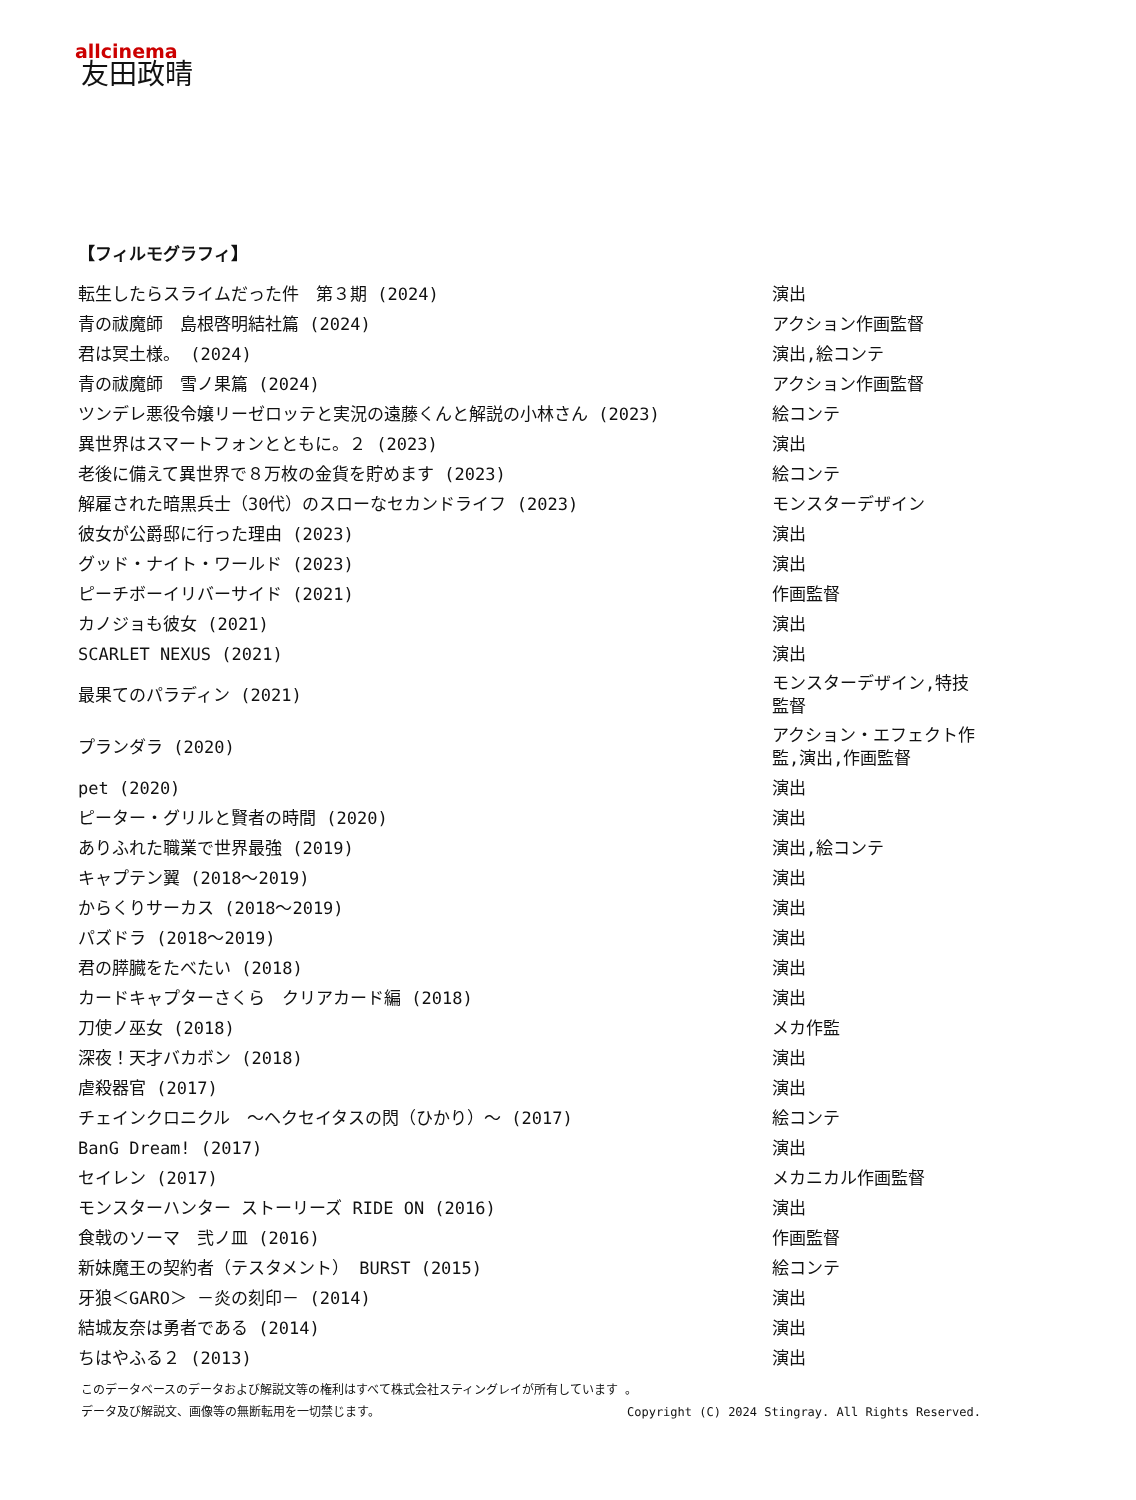allcinema
友田政晴
【フィルモグラフィ】
| 転生したらスライムだった件 第３期 (2024) | 演出 |
| 青の祓魔師 島根啓明結社篇 (2024) | アクション作画監督 |
| 君は冥土様。 (2024) | 演出,絵コンテ |
| 青の祓魔師 雪ノ果篇 (2024) | アクション作画監督 |
| ツンデレ悪役令嬢リーゼロッテと実況の遠藤くんと解説の小林さん (2023) | 絵コンテ |
| 異世界はスマートフォンとともに。２ (2023) | 演出 |
| 老後に備えて異世界で８万枚の金貨を貯めます (2023) | 絵コンテ |
| 解雇された暗黒兵士（30代）のスローなセカンドライフ (2023) | モンスターデザイン |
| 彼女が公爵邸に行った理由 (2023) | 演出 |
| グッド・ナイト・ワールド (2023) | 演出 |
| ピーチボーイリバーサイド (2021) | 作画監督 |
| カノジョも彼女 (2021) | 演出 |
| SCARLET NEXUS (2021) | 演出 |
| 最果てのパラディン (2021) | モンスターデザイン,特技監督 |
| プランダラ (2020) | アクション・エフェクト作監,演出,作画監督 |
| pet (2020) | 演出 |
| ピーター・グリルと賢者の時間 (2020) | 演出 |
| ありふれた職業で世界最強 (2019) | 演出,絵コンテ |
| キャプテン翼 (2018～2019) | 演出 |
| からくりサーカス (2018～2019) | 演出 |
| パズドラ (2018～2019) | 演出 |
| 君の膵臓をたべたい (2018) | 演出 |
| カードキャプターさくら クリアカード編 (2018) | 演出 |
| 刀使ノ巫女 (2018) | メカ作監 |
| 深夜！天才バカボン (2018) | 演出 |
| 虐殺器官 (2017) | 演出 |
| チェインクロニクル ～ヘクセイタスの閃（ひかり）～ (2017) | 絵コンテ |
| BanG Dream! (2017) | 演出 |
| セイレン (2017) | メカニカル作画監督 |
| モンスターハンター ストーリーズ RIDE ON (2016) | 演出 |
| 食戟のソーマ 弐ノ皿 (2016) | 作画監督 |
| 新妹魔王の契約者（テスタメント） BURST (2015) | 絵コンテ |
| 牙狼＜GARO＞ －炎の刻印－ (2014) | 演出 |
| 結城友奈は勇者である (2014) | 演出 |
| ちはやふる２ (2013) | 演出 |
このデータベースのデータおよび解説文等の権利はすべて株式会社スティングレイが所有しています 。
データ及び解説文、画像等の無断転用を一切禁じます。 Copyright (C) 2024 Stingray. All Rights Reserved.